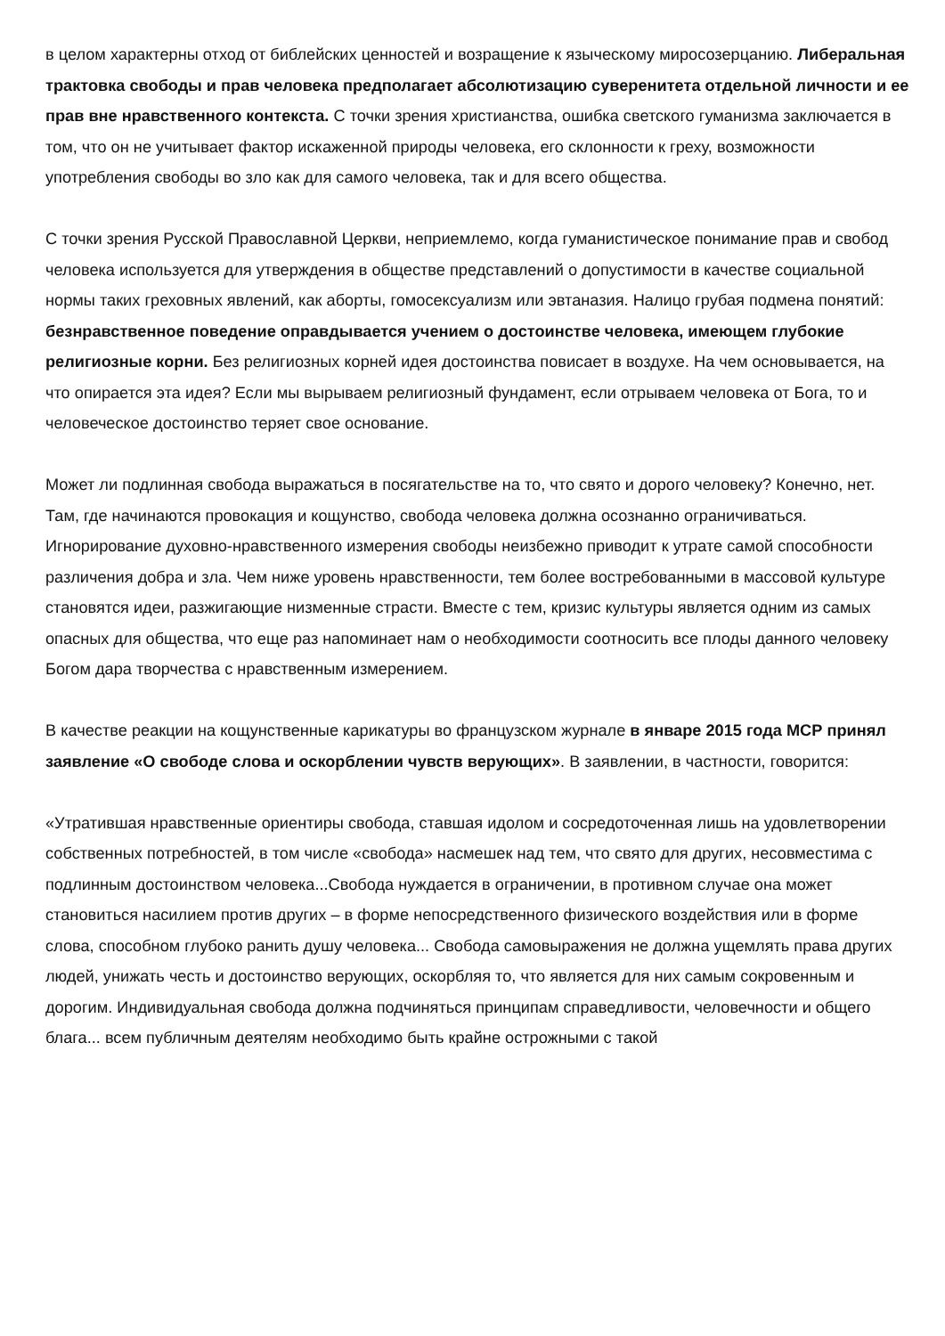в целом характерны отход от библейских ценностей и возращение к языческому миросозерцанию. Либеральная трактовка свободы и прав человека предполагает абсолютизацию суверенитета отдельной личности и ее прав вне нравственного контекста. С точки зрения христианства, ошибка светского гуманизма заключается в том, что он не учитывает фактор искаженной природы человека, его склонности к греху, возможности употребления свободы во зло как для самого человека, так и для всего общества.
С точки зрения Русской Православной Церкви, неприемлемо, когда гуманистическое понимание прав и свобод человека используется для утверждения в обществе представлений о допустимости в качестве социальной нормы таких греховных явлений, как аборты, гомосексуализм или эвтаназия. Налицо грубая подмена понятий: безнравственное поведение оправдывается учением о достоинстве человека, имеющем глубокие религиозные корни. Без религиозных корней идея достоинства повисает в воздухе. На чем основывается, на что опирается эта идея? Если мы вырываем религиозный фундамент, если отрываем человека от Бога, то и человеческое достоинство теряет свое основание.
Может ли подлинная свобода выражаться в посягательстве на то, что свято и дорого человеку? Конечно, нет. Там, где начинаются провокация и кощунство, свобода человека должна осознанно ограничиваться. Игнорирование духовно-нравственного измерения свободы неизбежно приводит к утрате самой способности различения добра и зла. Чем ниже уровень нравственности, тем более востребованными в массовой культуре становятся идеи, разжигающие низменные страсти. Вместе с тем, кризис культуры является одним из самых опасных для общества, что еще раз напоминает нам о необходимости соотносить все плоды данного человеку Богом дара творчества с нравственным измерением.
В качестве реакции на кощунственные карикатуры во французском журнале в январе 2015 года МСР принял заявление «О свободе слова и оскорблении чувств верующих». В заявлении, в частности, говорится:
«Утратившая нравственные ориентиры свобода, ставшая идолом и сосредоточенная лишь на удовлетворении собственных потребностей, в том числе «свобода» насмешек над тем, что свято для других, несовместима с подлинным достоинством человека...Свобода нуждается в ограничении, в противном случае она может становиться насилием против других – в форме непосредственного физического воздействия или в форме слова, способном глубоко ранить душу человека... Свобода самовыражения не должна ущемлять права других людей, унижать честь и достоинство верующих, оскорбляя то, что является для них самым сокровенным и дорогим. Индивидуальная свобода должна подчиняться принципам справедливости, человечности и общего блага... всем публичным деятелям необходимо быть крайне острожными с такой